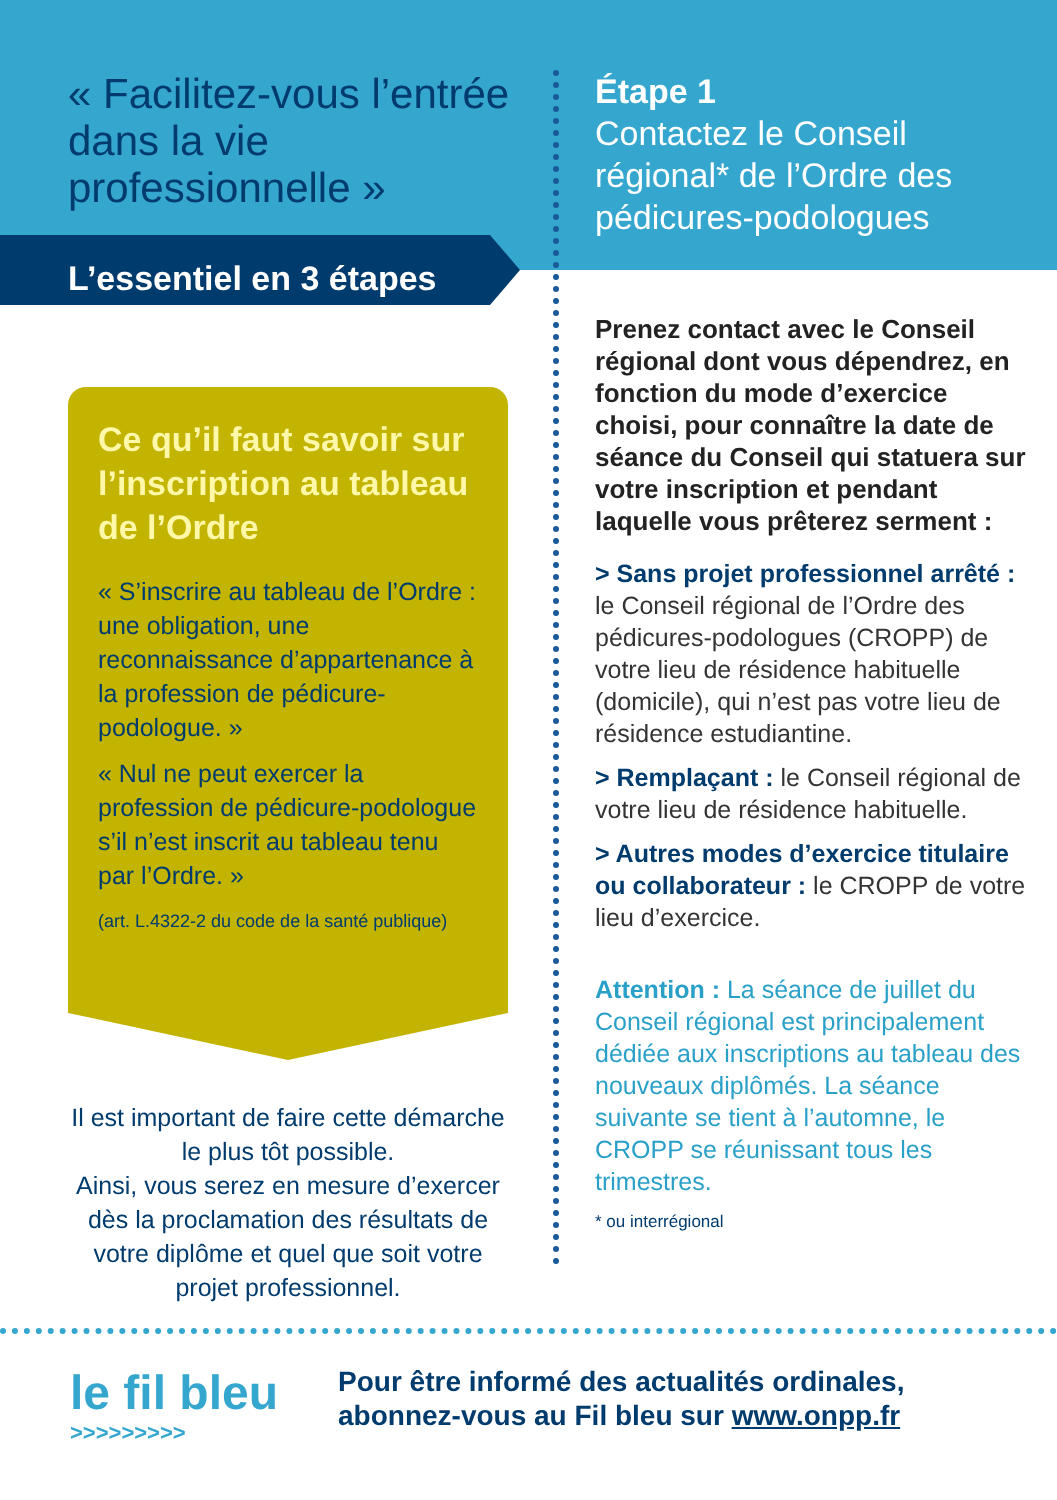« Facilitez-vous l’entrée dans la vie professionnelle »
L’essentiel en 3 étapes
Ce qu’il faut savoir sur l’inscription au tableau de l’Ordre
« S’inscrire au tableau de l’Ordre : une obligation, une reconnaissance d’appartenance à la profession de pédicure-podologue. »
« Nul ne peut exercer la profession de pédicure-podologue s’il n’est inscrit au tableau tenu par l’Ordre. »
(art. L.4322-2 du code de la santé publique)
Il est important de faire cette démarche le plus tôt possible.
Ainsi, vous serez en mesure d’exercer dès la proclamation des résultats de votre diplôme et quel que soit votre projet professionnel.
Étape 1
Contactez le Conseil régional* de l’Ordre des pédicures-podologues
Prenez contact avec le Conseil régional dont vous dépendrez, en fonction du mode d’exercice choisi, pour connaître la date de séance du Conseil qui statuera sur votre inscription et pendant laquelle vous prêterez serment :
> Sans projet professionnel arrêté : le Conseil régional de l’Ordre des pédicures-podologues (CROPP) de votre lieu de résidence habituelle (domicile), qui n’est pas votre lieu de résidence estudiantine.
> Remplaçant : le Conseil régional de votre lieu de résidence habituelle.
> Autres modes d’exercice titulaire ou collaborateur : le CROPP de votre lieu d’exercice.
Attention : La séance de juillet du Conseil régional est principalement dédiée aux inscriptions au tableau des nouveaux diplômés. La séance suivante se tient à l’automne, le CROPP se réunissant tous les trimestres.
* ou interrégional
le fil bleu
>>>>>>>>>
Pour être informé des actualités ordinales,
abonnez-vous au Fil bleu sur www.onpp.fr